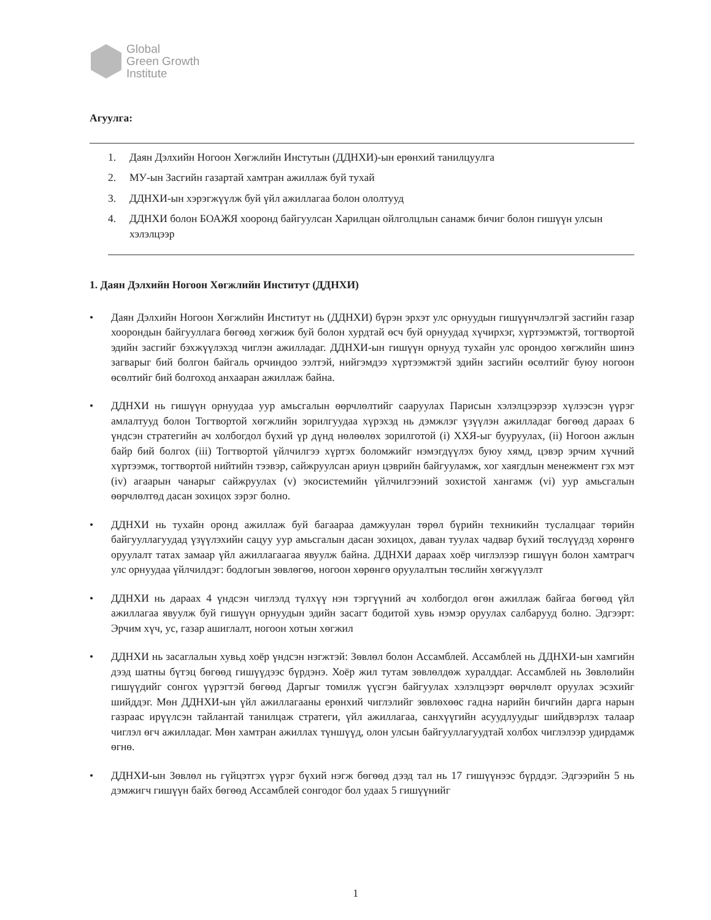Global
Green Growth
Institute
Агуулга:
1. Даян Дэлхийн Ногоон Хөгжлийн Инстутын (ДДНХИ)-ын ерөнхий танилцуулга
2. МУ-ын Засгийн газартай хамтран ажиллаж буй тухай
3. ДДНХИ-ын хэрэгжүүлж буй үйл ажиллагаа болон ололтууд
4. ДДНХИ болон БОАЖЯ хооронд байгуулсан Харилцан ойлголцлын санамж бичиг болон гишүүн улсын хэлэлцээр
1. Даян Дэлхийн Ногоон Хөгжлийн Институт (ДДНХИ)
• Даян Дэлхийн Ногоон Хөгжлийн Институт нь (ДДНХИ) бүрэн эрхэт улс орнуудын гишүүнчлэлгэй засгийн газар хоорондын байгууллага бөгөөд хөгжиж буй болон хурдтай өсч буй орнуудад хүчирхэг, хүртээмжтэй, тогтвортой эдийн засгийг бэхжүүлэхэд чиглэн ажилладаг. ДДНХИ-ын гишүүн орнууд тухайн улс орондоо хөгжлийн шинэ загварыг бий болгон байгаль орчиндоо ээлтэй, нийгэмдээ хүртээмжтэй эдийн засгийн өсөлтийг буюу ногоон өсөлтийг бий болгоход анхааран ажиллаж байна.
• ДДНХИ нь гишүүн орнуудаа уур амьсгалын өөрчлөлтийг сааруулах Парисын хэлэлцээрээр хүлээсэн үүрэг амлалтууд болон Тогтвортой хөгжлийн зорилгуудаа хүрэхэд нь дэмжлэг үзүүлэн ажилладаг бөгөөд дараах 6 үндсэн стратегийн ач холбогдол бүхий үр дүнд нөлөөлөх зорилготой (i) ХХЯ-ыг бууруулах, (ii) Ногоон ажлын байр бий болгох (iii) Тогтвортой үйлчилгээ хүртэх боломжийг нэмэгдүүлэх буюу хямд, цэвэр эрчим хүчний хүртээмж, тогтвортой нийтийн тээвэр, сайжруулсан ариун цэврийн байгууламж, хог хаягдлын менежмент гэх мэт (iv) агаарын чанарыг сайжруулах (v) экосистемийн үйлчилгээний зохистой хангамж (vi) уур амьсгалын өөрчлөлтөд дасан зохицох зэрэг болно.
• ДДНХИ нь тухайн оронд ажиллаж буй багаараа дамжуулан төрөл бүрийн техникийн туслалцааг төрийн байгууллагуудад үзүүлэхийн сацуу уур амьсгалын дасан зохицох, даван туулах чадвар бүхий төслүүдэд хөрөнгө оруулалт татах замаар үйл ажиллагаагаа явуулж байна. ДДНХИ дараах хоёр чиглэлээр гишүүн болон хамтрагч улс орнуудаа үйлчилдэг: бодлогын зөвлөгөө, ногоон хөрөнгө оруулалтын төслийн хөгжүүлэлт
• ДДНХИ нь дараах 4 үндсэн чиглэлд түлхүү нэн тэргүүний ач холбогдол өгөн ажиллаж байгаа бөгөөд үйл ажиллагаа явуулж буй гишүүн орнуудын эдийн засагт бодитой хувь нэмэр оруулах салбарууд болно. Эдгээрт: Эрчим хүч, ус, газар ашиглалт, ногоон хотын хөгжил
• ДДНХИ нь засаглалын хувьд хоёр үндсэн нэгжтэй: Зөвлөл болон Ассамблей. Ассамблей нь ДДНХИ-ын хамгийн дээд шатны бүтэц бөгөөд гишүүдээс бүрдэнэ. Хоёр жил тутам зөвлөлдөж хуралддаг. Ассамблей нь Зөвлөлийн гишүүдийг сонгох үүрэгтэй бөгөөд Даргыг томилж үүсгэн байгуулах хэлэлцээрт өөрчлөлт оруулах эсэхийг шийддэг. Мөн ДДНХИ-ын үйл ажиллагааны ерөнхий чиглэлийг зөвлөхөөс гадна нарийн бичгийн дарга нарын газраас ирүүлсэн тайлантай танилцаж стратеги, үйл ажиллагаа, санхүүгийн асуудлуудыг шийдвэрлэх талаар чиглэл өгч ажилладаг. Мөн хамтран ажиллах түншүүд, олон улсын байгууллагуудтай холбох чиглэлээр удирдамж өгнө.
• ДДНХИ-ын Зөвлөл нь гүйцэтгэх үүрэг бүхий нэгж бөгөөд дээд тал нь 17 гишүүнээс бүрддэг. Эдгээрийн 5 нь дэмжигч гишүүн байх бөгөөд Ассамблей сонгодог бол удаах 5 гишүүнийг
1